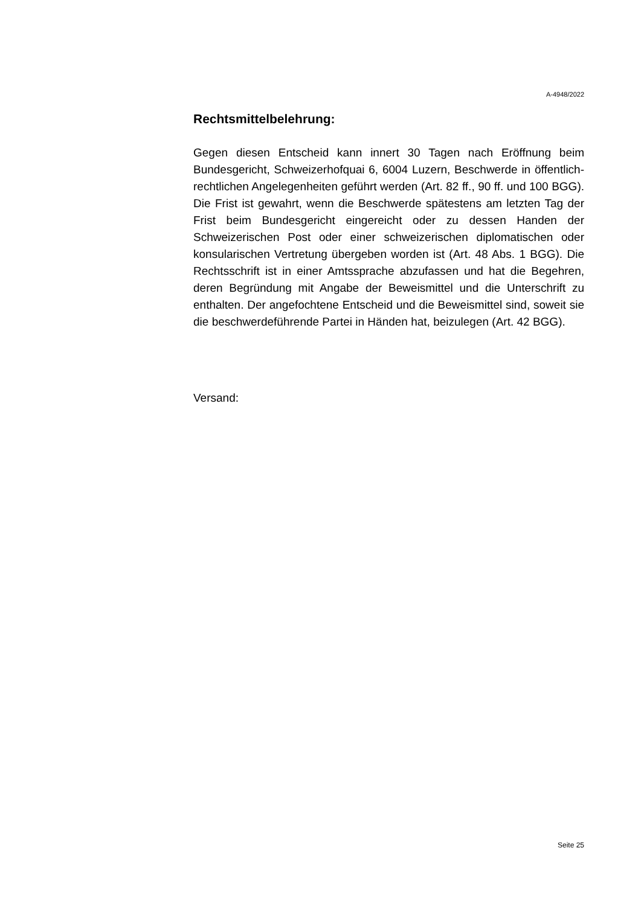A-4948/2022
Rechtsmittelbelehrung:
Gegen diesen Entscheid kann innert 30 Tagen nach Eröffnung beim Bundesgericht, Schweizerhofquai 6, 6004 Luzern, Beschwerde in öffentlich-rechtlichen Angelegenheiten geführt werden (Art. 82 ff., 90 ff. und 100 BGG). Die Frist ist gewahrt, wenn die Beschwerde spätestens am letzten Tag der Frist beim Bundesgericht eingereicht oder zu dessen Handen der Schweizerischen Post oder einer schweizerischen diplomatischen oder konsularischen Vertretung übergeben worden ist (Art. 48 Abs. 1 BGG). Die Rechtsschrift ist in einer Amtssprache abzufassen und hat die Begehren, deren Begründung mit Angabe der Beweismittel und die Unterschrift zu enthalten. Der angefochtene Entscheid und die Beweismittel sind, soweit sie die beschwerdeführende Partei in Händen hat, beizulegen (Art. 42 BGG).
Versand:
Seite 25